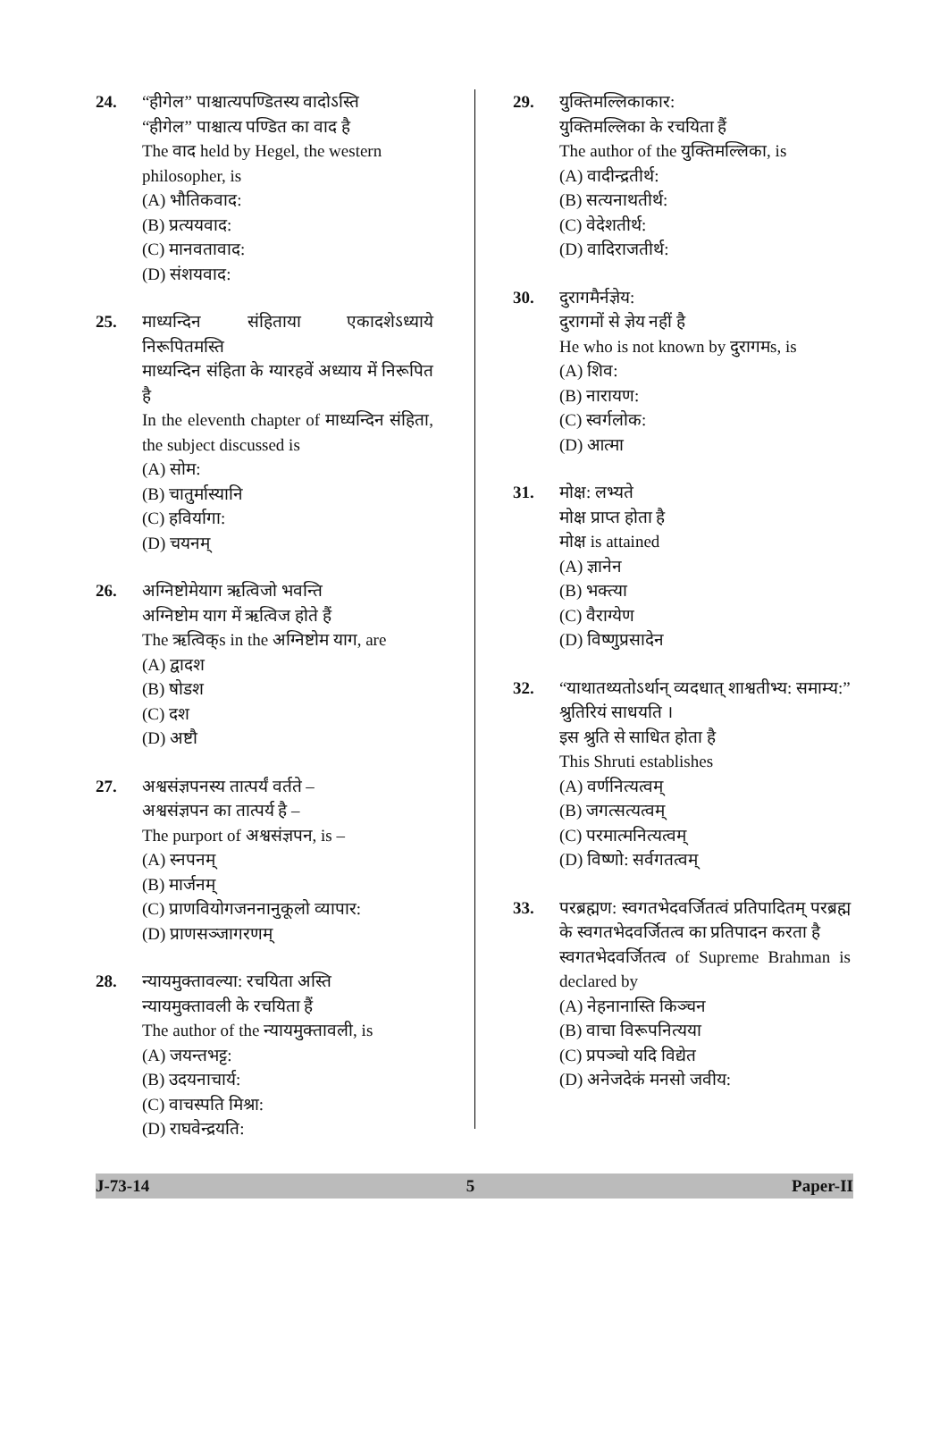24. “हीगेल” पाश्चात्यपण्डितस्य वादोऽस्ति
“हीगेल” पाश्चात्य पण्डित का वाद है
The वाद held by Hegel, the western philosopher, is
(A) भौतिकवाद:
(B) प्रत्ययवाद:
(C) मानवतावाद:
(D) संशयवाद:
25. माध्यन्दिन संहिताया एकादशेऽध्याये निरूपितमस्ति
माध्यन्दिन संहिता के ग्यारहवें अध्याय में निरूपित है
In the eleventh chapter of माध्यन्दिन संहिता, the subject discussed is
(A) सोम:
(B) चातुर्मास्यानि
(C) हविर्यागा:
(D) चयनम्
26. अग्निष्टोमेयाग ऋत्विजो भवन्ति
अग्निष्टोम याग में ऋत्विज होते हैं
The ऋत्विक्s in the अग्निष्टोम याग, are
(A) द्वादश
(B) षोडश
(C) दश
(D) अष्टौ
27. अश्वसंज्ञपनस्य तात्पर्यं वर्तते –
अश्वसंज्ञपन का तात्पर्य है –
The purport of अश्वसंज्ञपन, is –
(A) स्नपनम्
(B) मार्जनम्
(C) प्राणवियोगजननानुकूलो व्यापार:
(D) प्राणसञ्जागरणम्
28. न्यायमुक्तावल्या: रचयिता अस्ति
न्यायमुक्तावली के रचयिता हैं
The author of the न्यायमुक्तावली, is
(A) जयन्तभट्ट:
(B) उदयनाचार्य:
(C) वाचस्पति मिश्रा:
(D) राघवेन्द्रयति:
29. युक्तिमल्लिकाकार:
युक्तिमल्लिका के रचयिता हैं
The author of the युक्तिमल्लिका, is
(A) वादीन्द्रतीर्थ:
(B) सत्यनाथतीर्थ:
(C) वेदेशतीर्थ:
(D) वादिराजतीर्थ:
30. दुरागमैर्नज्ञेय:
दुरागमों से ज्ञेय नहीं है
He who is not known by दुरागमs, is
(A) शिव:
(B) नारायण:
(C) स्वर्गलोक:
(D) आत्मा
31. मोक्ष: लभ्यते
मोक्ष प्राप्त होता है
मोक्ष is attained
(A) ज्ञानेन
(B) भक्त्या
(C) वैराग्येण
(D) विष्णुप्रसादेन
32. “याथातथ्यतोऽर्थान् व्यदधात् शाश्वतीभ्य: समाम्य:”
श्रुतिरियं साधयति ।
इस श्रुति से साधित होता है
This Shruti establishes
(A) वर्णनित्यत्वम्
(B) जगत्सत्यत्वम्
(C) परमात्मनित्यत्वम्
(D) विष्णो: सर्वगतत्वम्
33. परब्रह्मण: स्वगतभेदवर्जितत्वं प्रतिपादितम् परब्रह्म के स्वगतभेदवर्जितत्व का प्रतिपादन करता है
स्वगतभेदवर्जितत्व of Supreme Brahman is declared by
(A) नेहनानास्ति किञ्चन
(B) वाचा विरूपनित्यया
(C) प्रपञ्चो यदि विद्येत
(D) अनेजदेकं मनसो जवीय:
J-73-14 5 Paper-II